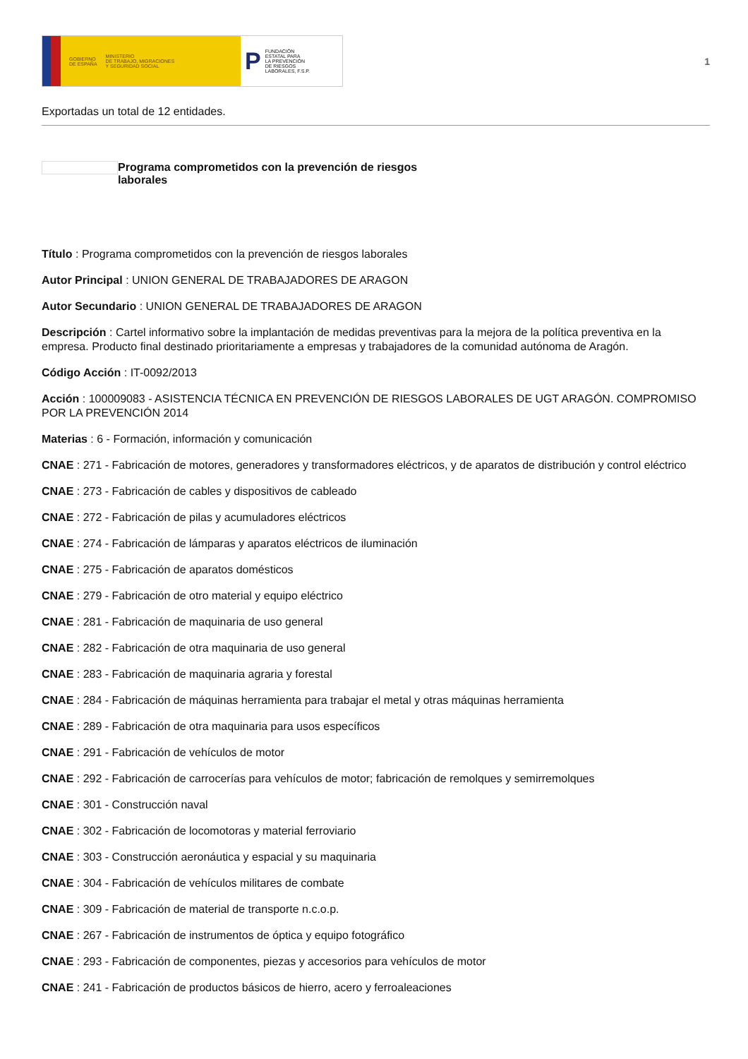GOBIERNO
DE ESPAÑA MINISTERIO
DE TRABAJO, MIGRACIONES
Y SEGURIDAD SOCIAL
P FUNDACIÓN
ESTATAL PARA
LA PREVENCIÓN
DE RIESGOS
LABORALES, F.S.P.
1
Exportadas un total de 12 entidades.
Programa comprometidos con la prevención de riesgos laborales
Título : Programa comprometidos con la prevención de riesgos laborales
Autor Principal : UNION GENERAL DE TRABAJADORES DE ARAGON
Autor Secundario : UNION GENERAL DE TRABAJADORES DE ARAGON
Descripción : Cartel informativo sobre la implantación de medidas preventivas para la mejora de la política preventiva en la empresa. Producto final destinado prioritariamente a empresas y trabajadores de la comunidad autónoma de Aragón.
Código Acción : IT-0092/2013
Acción : 100009083 - ASISTENCIA TÉCNICA EN PREVENCIÓN DE RIESGOS LABORALES DE UGT ARAGÓN. COMPROMISO POR LA PREVENCIÓN 2014
Materias : 6 - Formación, información y comunicación
CNAE : 271 - Fabricación de motores, generadores y transformadores eléctricos, y de aparatos de distribución y control eléctrico
CNAE : 273 - Fabricación de cables y dispositivos de cableado
CNAE : 272 - Fabricación de pilas y acumuladores eléctricos
CNAE : 274 - Fabricación de lámparas y aparatos eléctricos de iluminación
CNAE : 275 - Fabricación de aparatos domésticos
CNAE : 279 - Fabricación de otro material y equipo eléctrico
CNAE : 281 - Fabricación de maquinaria de uso general
CNAE : 282 - Fabricación de otra maquinaria de uso general
CNAE : 283 - Fabricación de maquinaria agraria y forestal
CNAE : 284 - Fabricación de máquinas herramienta para trabajar el metal y otras máquinas herramienta
CNAE : 289 - Fabricación de otra maquinaria para usos específicos
CNAE : 291 - Fabricación de vehículos de motor
CNAE : 292 - Fabricación de carrocerías para vehículos de motor; fabricación de remolques y semirremolques
CNAE : 301 - Construcción naval
CNAE : 302 - Fabricación de locomotoras y material ferroviario
CNAE : 303 - Construcción aeronáutica y espacial y su maquinaria
CNAE : 304 - Fabricación de vehículos militares de combate
CNAE : 309 - Fabricación de material de transporte n.c.o.p.
CNAE : 267 - Fabricación de instrumentos de óptica y equipo fotográfico
CNAE : 293 - Fabricación de componentes, piezas y accesorios para vehículos de motor
CNAE : 241 - Fabricación de productos básicos de hierro, acero y ferroaleaciones